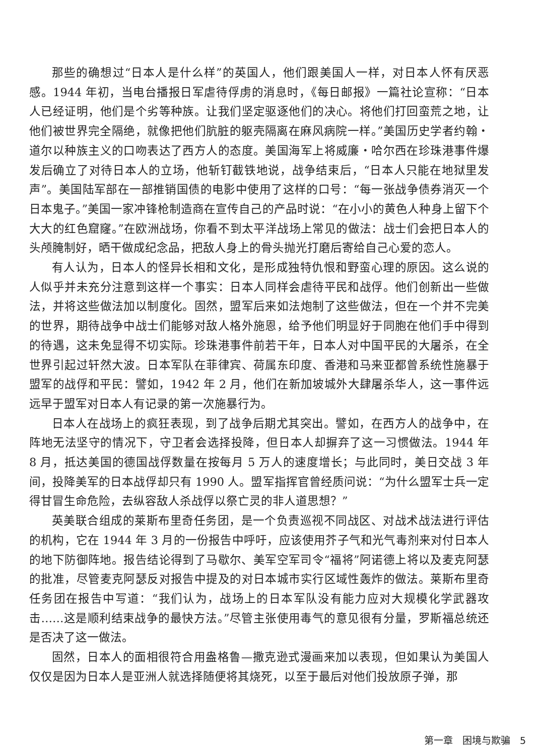那些的确想过“日本人是什么样”的英国人，他们跟美国人一样，对日本人怀有厌恶感。1944 年初，当电台播报日军虐待俘虏的消息时，《每日邮报》一篇社论宣称：“日本人已经证明，他们是个劣等种族。让我们坚定驱逐他们的决心。将他们打回蛮荒之地，让他们被世界完全隔绝，就像把他们肮脏的躯壳隔离在麻风病院一样。”美国历史学者约翰・道尔以种族主义的口吻表达了西方人的态度。美国海军上将威廉・哈尔西在珍珠港事件爆发后确立了对待日本人的立场，他斩钉截铁地说，战争结束后，“日本人只能在地狱里发声”。美国陆军部在一部推销国债的电影中使用了这样的口号：“每一张战争债券消灭一个日本鬼子。”美国一家冲锋枪制造商在宣传自己的产品时说：“在小小的黄色人种身上留下个大大的红色窟窿。”在欧洲战场，你看不到太平洋战场上常见的做法：战士们会把日本人的头颅腌制好，晒干做成纪念品，把敌人身上的骨头抛光打磨后寄给自己心爱的恋人。
有人认为，日本人的怪异长相和文化，是形成独特仇恨和野蛮心理的原因。这么说的人似乎并未充分注意到这样一个事实：日本人同样会虐待平民和战俘。他们创新出一些做法，并将这些做法加以制度化。固然，盟军后来如法炮制了这些做法，但在一个并不完美的世界，期待战争中战士们能够对敌人格外施恩，给予他们明显好于同胞在他们手中得到的待遇，这未免显得不切实际。珍珠港事件前若干年，日本人对中国平民的大屠杀，在全世界引起过轩然大波。日本军队在菲律宾、荷属东印度、香港和马来亚都曾系统性施暴于盟军的战俘和平民：譬如，1942 年 2 月，他们在新加坡城外大肆屠杀华人，这一事件远远早于盟军对日本人有记录的第一次施暴行为。
日本人在战场上的疯狂表现，到了战争后期尤其突出。譬如，在西方人的战争中，在阵地无法坚守的情况下，守卫者会选择投降，但日本人却摒弃了这一习惯做法。1944 年 8 月，抵达美国的德国战俘数量在按每月 5 万人的速度增长；与此同时，美日交战 3 年间，投降美军的日本战俘却只有 1990 人。盟军指挥官曾经质问说：“为什么盟军士兵一定得甘冒生命危险，去纵容敌人杀战俘以祭亡灵的非人道思想？”
英美联合组成的莱斯布里奇任务团，是一个负责巡视不同战区、对战术战法进行评估的机构，它在 1944 年 3 月的一份报告中呼吁，应该使用芥子气和光气毒剂来对付日本人的地下防御阵地。报告结论得到了马歇尔、美军空军司令“福将”阿诺德上将以及麦克阿瑟的批准，尽管麦克阿瑟反对报告中提及的对日本城市实行区域性轰炸的做法。莱斯布里奇任务团在报告中写道：“我们认为，战场上的日本军队没有能力应对大规模化学武器攻击……这是顺利结束战争的最快方法。”尽管主张使用毒气的意见很有分量，罗斯福总统还是否决了这一做法。
固然，日本人的面相很符合用盎格鲁—撒克逊式漫画来加以表现，但如果认为美国人仅仅是因为日本人是亚洲人就选择随便将其烧死，以至于最后对他们投放原子弹，那
第一章　困境与欺骗　5